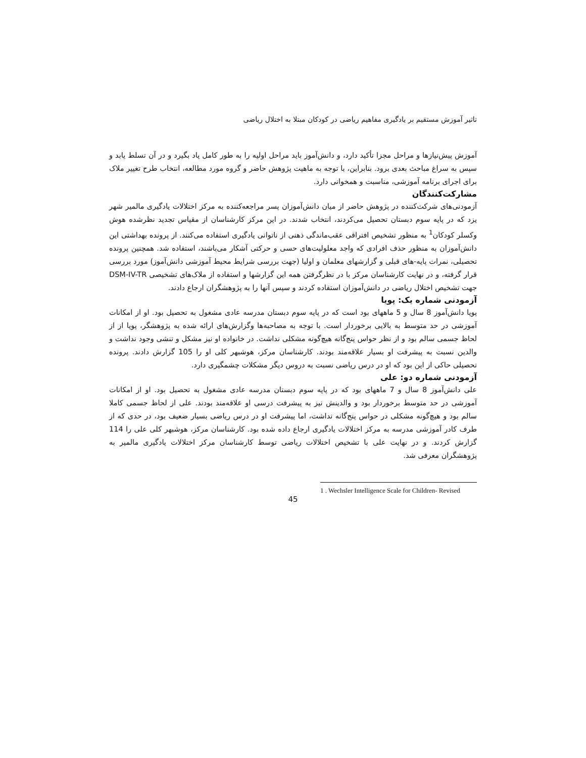تاثیر آموزش مستقیم بر یادگیری مفاهیم ریاضی در کودکان مبتلا به اختلال ریاضی
آموزش پیش‌نیازها و مراحل مجزا تأکید دارد، و دانش‌آموز باید مراحل اولیه را به طور کامل یاد بگیرد و در آن تسلط یابد و سپس به سراغ مباحث بعدی برود. بنابراین، با توجه به ماهیت پژوهش حاضر و گروه مورد مطالعه، انتخاب طرح تغییر ملاک برای اجرای برنامه آموزشی، مناسبت و همخوانی دارد.
مشارکت‌کنندگان
آزمودنی‌های شرکت‌کننده در پژوهش حاضر از میان دانش‌آموزان پسر مراجعه‌کننده به مرکز اختلالات یادگیری مالمیر شهر یزد که در پایه سوم دبستان تحصیل می‌کردند، انتخاب شدند. در این مرکز کارشناسان از مقیاس تجدید نظرشده هوش وکسلر کودکان<sup>1</sup> به منظور تشخیص افتراقی عقب‌ماندگی ذهنی از ناتوانی یادگیری استفاده می‌کنند. از پرونده بهداشتی این دانش‌آموزان به منظور حذف افرادی که واجد معلولیت‌های حسی و حرکتی آشکار می‌باشند، استفاده شد. همچنین پرونده تحصیلی، نمرات پایه-های قبلی و گزارشهای معلمان و اولیا (جهت بررسی شرایط محیط آموزشی دانش‌آموز) مورد بررسی قرار گرفته، و در نهایت کارشناسان مرکز با در نظرگرفتن همه این گزارشها و استفاده از ملاک‌های تشخیصی DSM-IV-TR جهت تشخیص اختلال ریاضی در دانش‌آموزان استفاده کردند و سپس آنها را به پژوهشگران ارجاع دادند.
آزمودنی شماره یک: پویا
پویا دانش‌آموز 8 سال و 5 ماههای بود است که در پایه سوم دبستان مدرسه عادی مشغول به تحصیل بود. او از امکانات آموزشی در حد متوسط به بالایی برخوردار است. با توجه به مصاحبه‌ها وگزارش‌های ارائه شده به پژوهشگر، پویا از از لحاظ جسمی سالم بود و از نظر حواس پنج‌گانه هیچ‌گونه مشکلی نداشت. در خانواده او نیز مشکل و تنشی وجود نداشت و والدین نسبت به پیشرفت او بسیار علاقه‌مند بودند. کارشناسان مرکز، هوشبهر کلی او را 105 گزارش دادند. پرونده تحصیلی حاکی از این بود که او در درس ریاضی نسبت به دروس دیگر مشکلات چشمگیری دارد.
آزمودنی شماره دو: علی
علی دانش‌آموز 8 سال و 7 ماههای بود که در پایه سوم دبستان مدرسه عادی مشغول به تحصیل بود. او از امکانات آموزشی در حد متوسط برخوردار بود و والدینش نیز به پیشرفت درسی او علاقه‌مند بودند. علی از لحاظ جسمی کاملا سالم بود و هیچ‌گونه مشکلی در حواس پنج‌گانه نداشت، اما پیشرفت او در درس ریاضی بسیار ضعیف بود، در حدی که از طرف کادر آموزشی مدرسه به مرکز اختلالات یادگیری ارجاع داده شده بود. کارشناسان مرکز، هوشبهر کلی علی را 114 گزارش کردند. و در نهایت علی با تشخیص اختلالات ریاضی توسط کارشناسان مرکز اختلالات یادگیری مالمیر به پژوهشگران معرفی شد.
1 . Wechsler Intelligence Scale for Children- Revised
45